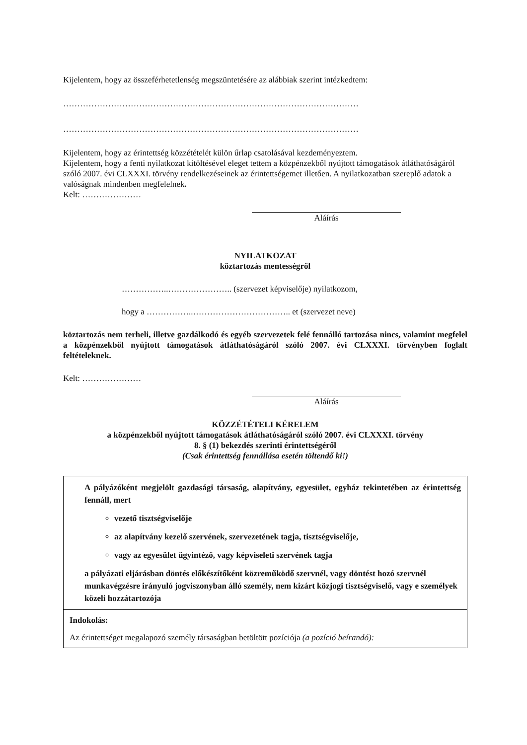Kijelentem, hogy az összeférhetetlenség megszüntetésére az alábbiak szerint intézkedtem:
……………………………………………………………………………………………
……………………………………………………………………………………………
Kijelentem, hogy az érintettség közzétételét külön űrlap csatolásával kezdeményeztem.
Kijelentem, hogy a fenti nyilatkozat kitöltésével eleget tettem a közpénzekből nyújtott támogatások átláthatóságáról szóló 2007. évi CLXXXI. törvény rendelkezéseinek az érintettségemet illetően. A nyilatkozatban szereplő adatok a valóságnak mindenben megfelelnek.
Kelt: …………………
Aláírás
NYILATKOZAT
köztartozás mentességről
……………..………………….. (szervezet képviselője) nyilatkozom,
hogy a ……………..…………………………….. et (szervezet neve)
köztartozás nem terheli, illetve gazdálkodó és egyéb szervezetek felé fennálló tartozása nincs, valamint megfelel a közpénzekből nyújtott támogatások átláthatóságáról szóló 2007. évi CLXXXI. törvényben foglalt feltételeknek.
Kelt: …………………
Aláírás
KÖZZÉTÉTELI KÉRELEM
a közpénzekből nyújtott támogatások átláthatóságáról szóló 2007. évi CLXXXI. törvény
8. § (1) bekezdés szerinti érintettségéről
(Csak érintettség fennállása esetén töltendő ki!)
| A pályázóként megjelölt gazdasági társaság, alapítvány, egyesület, egyház tekintetében az érintettség fennáll, mert vezető tisztségviselője az alapítvány kezelő szervének, szervezetének tagja, tisztségviselője, vagy az egyesület ügyintéző, vagy képviseleti szervének tagja a pályázati eljárásban döntés előkészítőként közreműködő szervnél, vagy döntést hozó szervnél munkavégzésre irányuló jogviszonyban álló személy, nem kizárt közjogi tisztségviselő, vagy e személyek közeli hozzátartozója |
| Indokolás: Az érintettséget megalapozó személy társaságban betöltött pozíciója (a pozíció beírandó): |